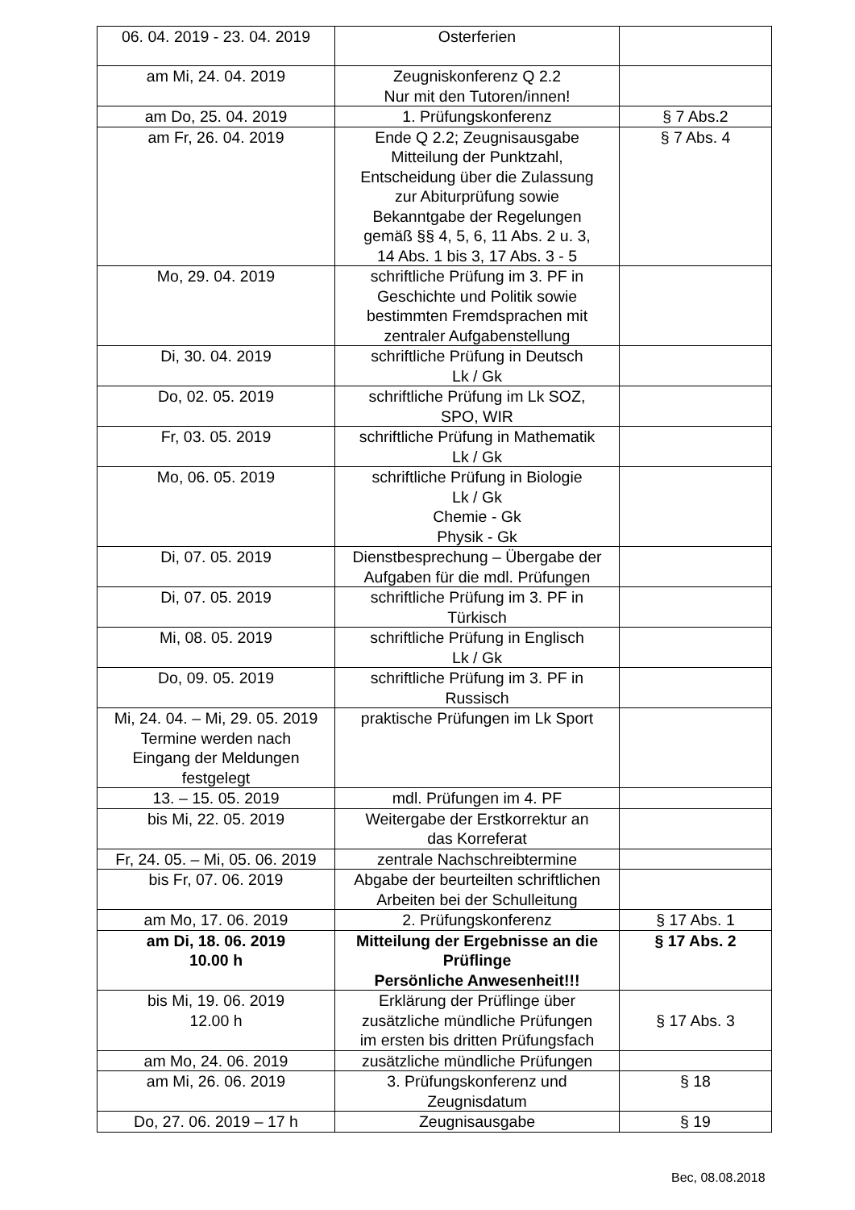| 06. 04. 2019 - 23. 04. 2019 | Osterferien | |
| am Mi, 24. 04. 2019 | Zeugniskonferenz Q 2.2 Nur mit den Tutoren/innen! | |
| am Do, 25. 04. 2019 | 1. Prüfungskonferenz | § 7 Abs.2 |
| am Fr, 26. 04. 2019 | Ende Q 2.2; Zeugnisausgabe Mitteilung der Punktzahl, Entscheidung über die Zulassung zur Abiturprüfung sowie Bekanntgabe der Regelungen gemäß §§ 4, 5, 6, 11 Abs. 2 u. 3, 14 Abs. 1 bis 3, 17 Abs. 3 - 5 | § 7 Abs. 4 |
| Mo, 29. 04. 2019 | schriftliche Prüfung im 3. PF in Geschichte und Politik sowie bestimmten Fremdsprachen mit zentraler Aufgabenstellung | |
| Di, 30. 04. 2019 | schriftliche Prüfung in Deutsch Lk / Gk | |
| Do, 02. 05. 2019 | schriftliche Prüfung im Lk SOZ, SPO, WIR | |
| Fr, 03. 05. 2019 | schriftliche Prüfung in Mathematik Lk / Gk | |
| Mo, 06. 05. 2019 | schriftliche Prüfung in Biologie Lk / Gk Chemie - Gk Physik - Gk | |
| Di, 07. 05. 2019 | Dienstbesprechung – Übergabe der Aufgaben für die mdl. Prüfungen | |
| Di, 07. 05. 2019 | schriftliche Prüfung im 3. PF in Türkisch | |
| Mi, 08. 05. 2019 | schriftliche Prüfung in Englisch Lk / Gk | |
| Do, 09. 05. 2019 | schriftliche Prüfung im 3. PF in Russisch | |
| Mi, 24. 04. – Mi, 29. 05. 2019 Termine werden nach Eingang der Meldungen festgelegt | praktische Prüfungen im Lk Sport | |
| 13. – 15. 05. 2019 | mdl. Prüfungen im 4. PF | |
| bis Mi, 22. 05. 2019 | Weitergabe der Erstkorrektur an das Korreferat | |
| Fr, 24. 05. – Mi, 05. 06. 2019 | zentrale Nachschreibtermine | |
| bis Fr, 07. 06. 2019 | Abgabe der beurteilten schriftlichen Arbeiten bei der Schulleitung | |
| am Mo, 17. 06. 2019 | 2. Prüfungskonferenz | § 17 Abs. 1 |
| am Di, 18. 06. 2019 10.00 h | Mitteilung der Ergebnisse an die Prüflinge Persönliche Anwesenheit!!! | § 17 Abs. 2 |
| bis Mi, 19. 06. 2019 12.00 h | Erklärung der Prüflinge über zusätzliche mündliche Prüfungen im ersten bis dritten Prüfungsfach | § 17 Abs. 3 |
| am Mo, 24. 06. 2019 | zusätzliche mündliche Prüfungen | |
| am Mi, 26. 06. 2019 | 3. Prüfungskonferenz und Zeugnisdatum | § 18 |
| Do, 27. 06. 2019 – 17 h | Zeugnisausgabe | § 19 |
Bec, 08.08.2018